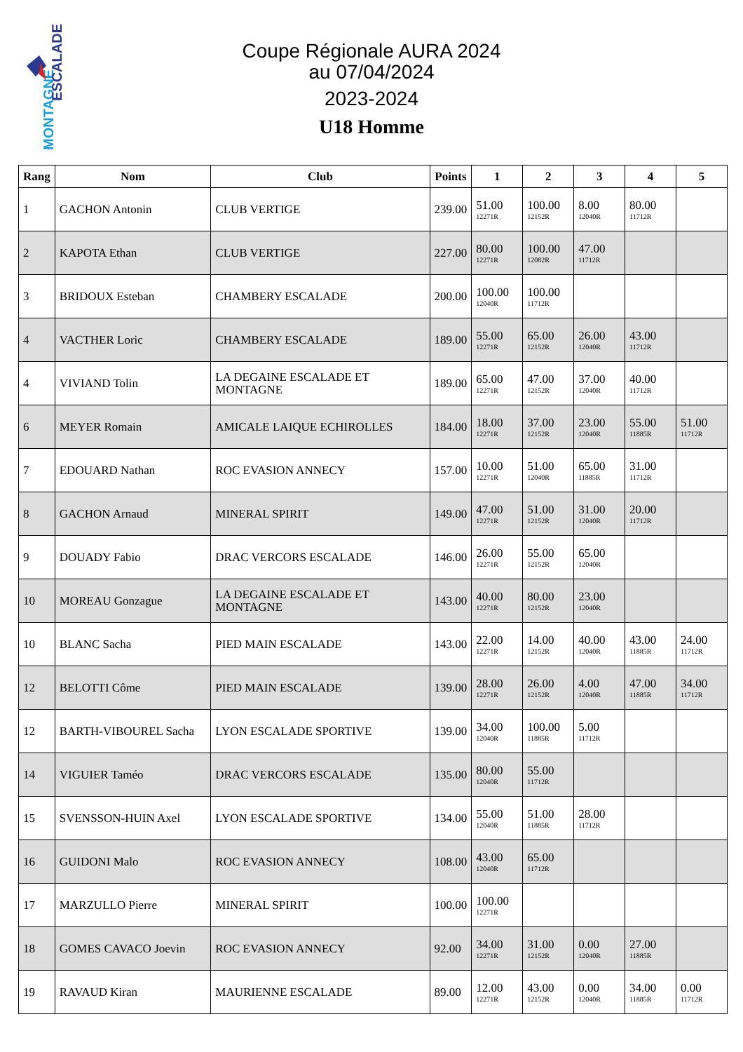MONTAGNE
ESCALADE
Coupe Régionale AURA 2024
au 07/04/2024
2023-2024
U18 Homme
| Rang | Nom | Club | Points | 1 | 2 | 3 | 4 | 5 |
| --- | --- | --- | --- | --- | --- | --- | --- | --- |
| 1 | GACHON Antonin | CLUB VERTIGE | 239.00 | 51.00 12271R | 100.00 12152R | 8.00 12040R | 80.00 11712R | |
| 2 | KAPOTA Ethan | CLUB VERTIGE | 227.00 | 80.00 12271R | 100.00 12082R | 47.00 11712R | | |
| 3 | BRIDOUX Esteban | CHAMBERY ESCALADE | 200.00 | 100.00 12040R | 100.00 11712R | | | |
| 4 | VACTHER Loric | CHAMBERY ESCALADE | 189.00 | 55.00 12271R | 65.00 12152R | 26.00 12040R | 43.00 11712R | |
| 4 | VIVIAND Tolin | LA DEGAINE ESCALADE ET MONTAGNE | 189.00 | 65.00 12271R | 47.00 12152R | 37.00 12040R | 40.00 11712R | |
| 6 | MEYER Romain | AMICALE LAIQUE ECHIROLLES | 184.00 | 18.00 12271R | 37.00 12152R | 23.00 12040R | 55.00 11885R | 51.00 11712R |
| 7 | EDOUARD Nathan | ROC EVASION ANNECY | 157.00 | 10.00 12271R | 51.00 12040R | 65.00 11885R | 31.00 11712R | |
| 8 | GACHON Arnaud | MINERAL SPIRIT | 149.00 | 47.00 12271R | 51.00 12152R | 31.00 12040R | 20.00 11712R | |
| 9 | DOUADY Fabio | DRAC VERCORS ESCALADE | 146.00 | 26.00 12271R | 55.00 12152R | 65.00 12040R | | |
| 10 | MOREAU Gonzague | LA DEGAINE ESCALADE ET MONTAGNE | 143.00 | 40.00 12271R | 80.00 12152R | 23.00 12040R | | |
| 10 | BLANC Sacha | PIED MAIN ESCALADE | 143.00 | 22.00 12271R | 14.00 12152R | 40.00 12040R | 43.00 11885R | 24.00 11712R |
| 12 | BELOTTI Côme | PIED MAIN ESCALADE | 139.00 | 28.00 12271R | 26.00 12152R | 4.00 12040R | 47.00 11885R | 34.00 11712R |
| 12 | BARTH-VIBOUREL Sacha | LYON ESCALADE SPORTIVE | 139.00 | 34.00 12040R | 100.00 11885R | 5.00 11712R | | |
| 14 | VIGUIER Taméo | DRAC VERCORS ESCALADE | 135.00 | 80.00 12040R | 55.00 11712R | | | |
| 15 | SVENSSON-HUIN Axel | LYON ESCALADE SPORTIVE | 134.00 | 55.00 12040R | 51.00 11885R | 28.00 11712R | | |
| 16 | GUIDONI Malo | ROC EVASION ANNECY | 108.00 | 43.00 12040R | 65.00 11712R | | | |
| 17 | MARZULLO Pierre | MINERAL SPIRIT | 100.00 | 100.00 12271R | | | | |
| 18 | GOMES CAVACO Joevin | ROC EVASION ANNECY | 92.00 | 34.00 12271R | 31.00 12152R | 0.00 12040R | 27.00 11885R | |
| 19 | RAVAUD Kiran | MAURIENNE ESCALADE | 89.00 | 12.00 12271R | 43.00 12152R | 0.00 12040R | 34.00 11885R | 0.00 11712R |